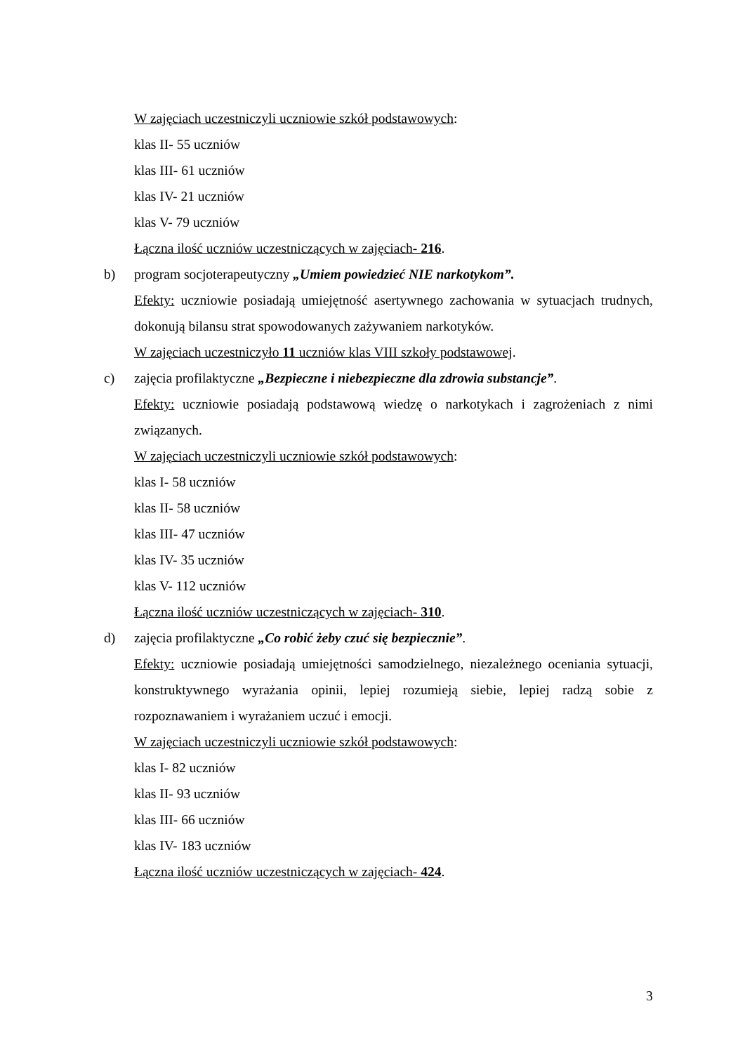W zajęciach uczestniczyli uczniowie szkół podstawowych:
klas II- 55 uczniów
klas III- 61 uczniów
klas IV- 21 uczniów
klas V- 79 uczniów
Łączna ilość uczniów uczestniczących w zajęciach- 216.
b) program socjoterapeutyczny „Umiem powiedzieć NIE narkotykom”.
Efekty: uczniowie posiadają umiejętność asertywnego zachowania w sytuacjach trudnych, dokonują bilansu strat spowodowanych zażywaniem narkotyków.
W zajęciach uczestniczyło 11 uczniów klas VIII szkoły podstawowej.
c) zajęcia profilaktyczne „Bezpieczne i niebezpieczne dla zdrowia substancje”.
Efekty: uczniowie posiadają podstawową wiedzę o narkotykach i zagrożeniach z nimi związanych.
W zajęciach uczestniczyli uczniowie szkół podstawowych:
klas I- 58 uczniów
klas II- 58 uczniów
klas III- 47 uczniów
klas IV- 35 uczniów
klas V- 112 uczniów
Łączna ilość uczniów uczestniczących w zajęciach- 310.
d) zajęcia profilaktyczne „Co robić żeby czuć się bezpiecznie”.
Efekty: uczniowie posiadają umiejętności samodzielnego, niezależnego oceniania sytuacji, konstruktywnego wyrażania opinii, lepiej rozumieją siebie, lepiej radzą sobie z rozpoznawaniem i wyrażaniem uczuć i emocji.
W zajęciach uczestniczyli uczniowie szkół podstawowych:
klas I- 82 uczniów
klas II- 93 uczniów
klas III- 66 uczniów
klas IV- 183 uczniów
Łączna ilość uczniów uczestniczących w zajęciach- 424.
3